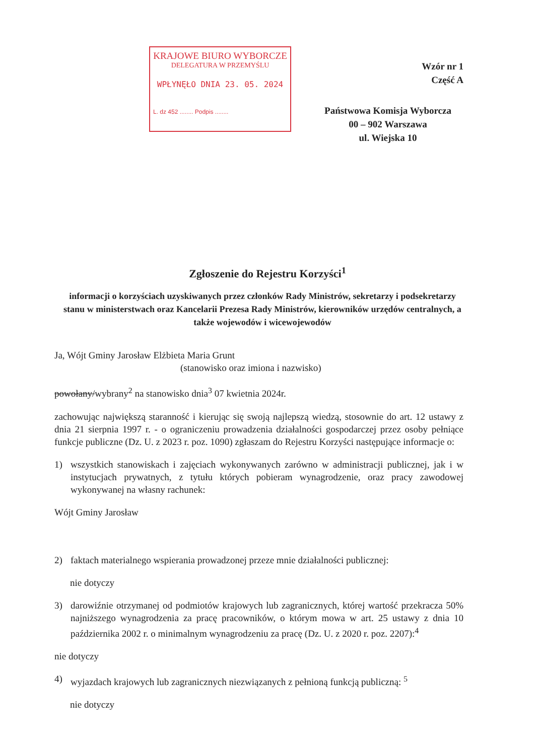KRAJOWE BIURO WYBORCZE
DELEGATURA W PRZEMYŚLU
WPŁYNĘŁO DNIA 23. 05. 2024
L. dz 452 ........ Podpis ........
Wzór nr 1
Część A
Państwowa Komisja Wyborcza
00 – 902 Warszawa
ul. Wiejska 10
Zgłoszenie do Rejestru Korzyści<sup>1</sup>
informacji o korzyściach uzyskiwanych przez członków Rady Ministrów, sekretarzy i podsekretarzy stanu w ministerstwach oraz Kancelarii Prezesa Rady Ministrów, kierowników urzędów centralnych, a także wojewodów i wicewojewodów
Ja, Wójt Gminy Jarosław Elżbieta Maria Grunt
(stanowisko oraz imiona i nazwisko)
powołany/wybrany<sup>2</sup> na stanowisko dnia<sup>3</sup> 07 kwietnia 2024r.
zachowując największą staranność i kierując się swoją najlepszą wiedzą, stosownie do art. 12 ustawy z dnia 21 sierpnia 1997 r. - o ograniczeniu prowadzenia działalności gospodarczej przez osoby pełniące funkcje publiczne (Dz. U. z 2023 r. poz. 1090) zgłaszam do Rejestru Korzyści następujące informacje o:
1) wszystkich stanowiskach i zajęciach wykonywanych zarówno w administracji publicznej, jak i w instytucjach prywatnych, z tytułu których pobieram wynagrodzenie, oraz pracy zawodowej wykonywanej na własny rachunek:
Wójt Gminy Jarosław
2) faktach materialnego wspierania prowadzonej przeze mnie działalności publicznej:
nie dotyczy
3) darowiźnie otrzymanej od podmiotów krajowych lub zagranicznych, której wartość przekracza 50% najniższego wynagrodzenia za pracę pracowników, o którym mowa w art. 25 ustawy z dnia 10 października 2002 r. o minimalnym wynagrodzeniu za pracę (Dz. U. z 2020 r. poz. 2207):<sup>4</sup>
nie dotyczy
4) wyjazdach krajowych lub zagranicznych niezwiązanych z pełnioną funkcją publiczną: <sup>5</sup>
nie dotyczy